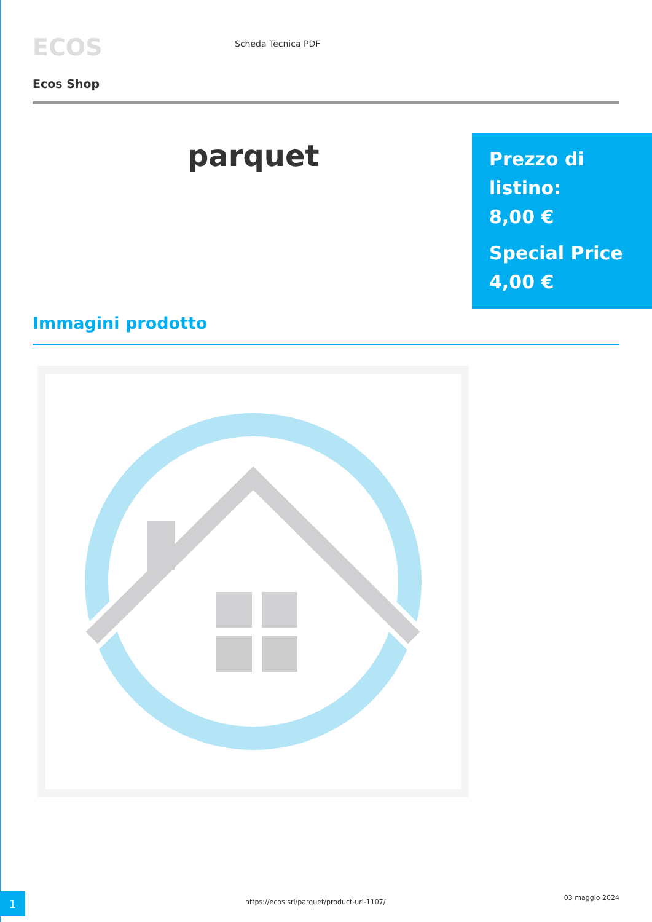ECOS
Scheda Tecnica PDF
Ecos Shop
parquet
Prezzo di listino:
8,00 €
Special Price
4,00 €
Immagini prodotto
1
https://ecos.srl/parquet/product-url-1107/
03 maggio 2024